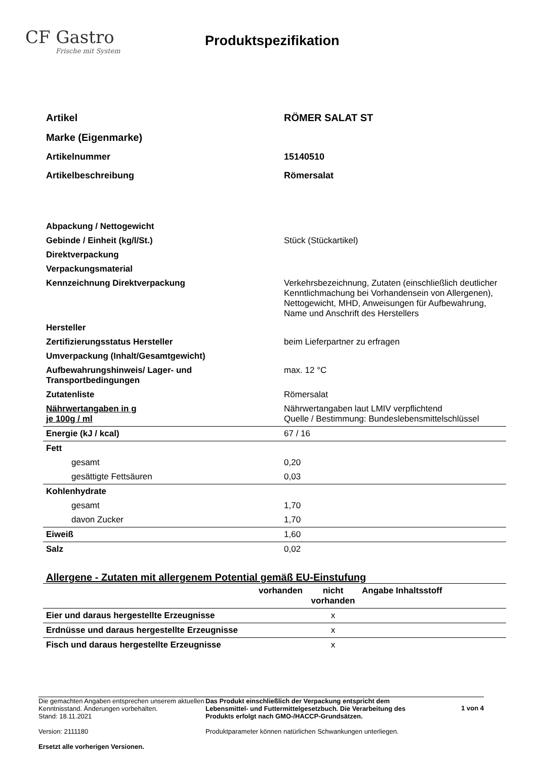CF Gastro
Frische mit System
Produktspezifikation
| Artikel | RÖMER SALAT ST |
| Marke (Eigenmarke) | |
| Artikelnummer | 15140510 |
| Artikelbeschreibung | Römersalat |
| Abpackung / Nettogewicht | |
| Gebinde / Einheit (kg/l/St.) | Stück (Stückartikel) |
| Direktverpackung | |
| Verpackungsmaterial | |
| Kennzeichnung Direktverpackung | Verkehrsbezeichnung, Zutaten (einschließlich deutlicher Kenntlichmachung bei Vorhandensein von Allergenen), Nettogewicht, MHD, Anweisungen für Aufbewahrung, Name und Anschrift des Herstellers |
| Hersteller | |
| Zertifizierungsstatus Hersteller | beim Lieferpartner zu erfragen |
| Umverpackung (Inhalt/Gesamtgewicht) | |
| Aufbewahrungshinweis/ Lager- und Transportbedingungen | max. 12 °C |
| Zutatenliste | Römersalat |
| Nährwertangaben in g je 100g / ml | Nährwertangaben laut LMIV verpflichtend Quelle / Bestimmung: Bundeslebensmittelschlüssel |
| Energie (kJ / kcal) | 67 / 16 |
| Fett | |
| gesamt | 0,20 |
| gesättigte Fettsäuren | 0,03 |
| Kohlenhydrate | |
| gesamt | 1,70 |
| davon Zucker | 1,70 |
| Eiweiß | 1,60 |
| Salz | 0,02 |
Allergene - Zutaten mit allergenem Potential gemäß EU-Einstufung
| | vorhanden | nicht vorhanden | Angabe Inhaltsstoff |
| Eier und daraus hergestellte Erzeugnisse | | x | |
| Erdnüsse und daraus hergestellte Erzeugnisse | | x | |
| Fisch und daraus hergestellte Erzeugnisse | | x | |
Die gemachten Angaben entsprechen unserem aktuellen Kenntnisstand. Änderungen vorbehalten.
Stand: 18.11.2021
Version: 2111180
Ersetzt alle vorherigen Versionen.
Das Produkt einschließlich der Verpackung entspricht dem Lebensmittel- und Futtermittelgesetzbuch. Die Verarbeitung des Produkts erfolgt nach GMO-/HACCP-Grundsätzen.
Produktparameter können natürlichen Schwankungen unterliegen.
1 von 4